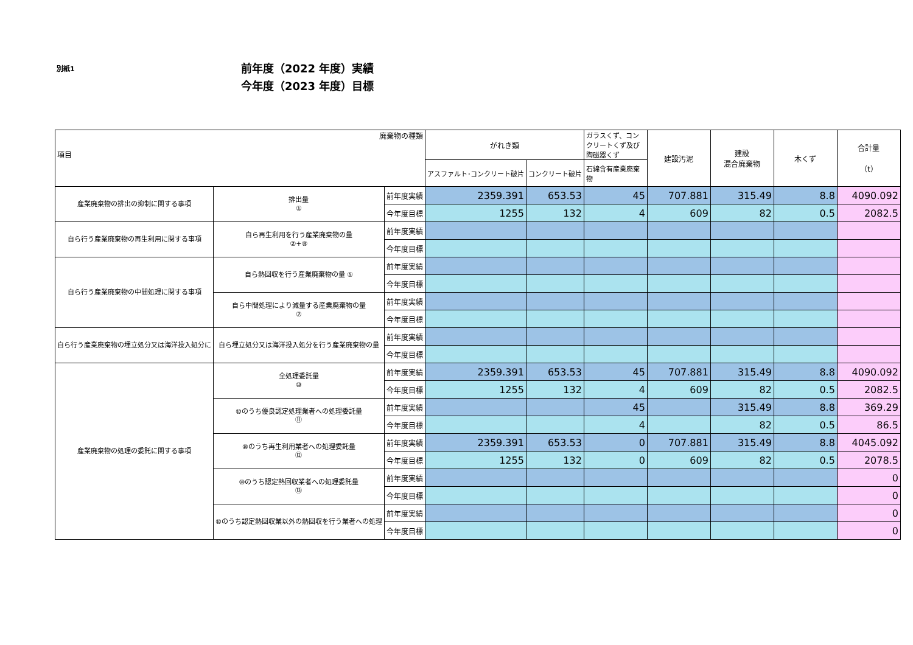別紙1
前年度（2022 年度）実績
今年度（2023 年度）目標
| 廃棄物の種類 項目 | | | がれき類 | | ガラスくず、コンクリートくず及び陶磁器くず | 建設汚泥 | 建設 混合廃棄物 | 木くず | 合計量 （t） |
| --- | --- | --- | --- | --- | --- | --- | --- | --- | --- |
| | | | アスファルト･コンクリート破片 | コンクリート破片 | 石綿含有産業廃棄物 | | | | |
| 産業廃棄物の排出の抑制に関する事項 | 排出量 ① | 前年度実績 | 2359.391 | 653.53 | 45 | 707.881 | 315.49 | 8.8 | 4090.092 |
| | | 今年度目標 | 1255 | 132 | 4 | 609 | 82 | 0.5 | 2082.5 |
| 自ら行う産業廃棄物の再生利用に関する事項 | 自ら再生利用を行う産業廃棄物の量 ②+⑧ | 前年度実績 | | | | | | | |
| | | 今年度目標 | | | | | | | |
| 自ら行う産業廃棄物の中間処理に関する事項 | 自ら熱回収を行う産業廃棄物の量 ⑤ | 前年度実績 | | | | | | | |
| | | 今年度目標 | | | | | | | |
| | 自ら中間処理により減量する産業廃棄物の量 ⑦ | 前年度実績 | | | | | | | |
| | | 今年度目標 | | | | | | | |
| 自ら行う産業廃棄物の埋立処分又は海洋投入処分に | 自ら埋立処分又は海洋投入処分を行う産業廃棄物の量 | 前年度実績 | | | | | | | |
| | | 今年度目標 | | | | | | | |
| 産業廃棄物の処理の委託に関する事項 | 全処理委託量 ⑩ | 前年度実績 | 2359.391 | 653.53 | 45 | 707.881 | 315.49 | 8.8 | 4090.092 |
| | | 今年度目標 | 1255 | 132 | 4 | 609 | 82 | 0.5 | 2082.5 |
| | ⑩のうち優良認定処理業者への処理委託量 ⑪ | 前年度実績 | | | 45 | | 315.49 | 8.8 | 369.29 |
| | | 今年度目標 | | | 4 | | 82 | 0.5 | 86.5 |
| | ⑩のうち再生利用業者への処理委託量 ⑫ | 前年度実績 | 2359.391 | 653.53 | 0 | 707.881 | 315.49 | 8.8 | 4045.092 |
| | | 今年度目標 | 1255 | 132 | 0 | 609 | 82 | 0.5 | 2078.5 |
| | ⑩のうち認定熱回収業者への処理委託量 ⑬ | 前年度実績 | | | | | | | 0 |
| | | 今年度目標 | | | | | | | 0 |
| | ⑩のうち認定熱回収業以外の熱回収を行う業者への処理 | 前年度実績 | | | | | | | 0 |
| | | 今年度目標 | | | | | | | 0 |